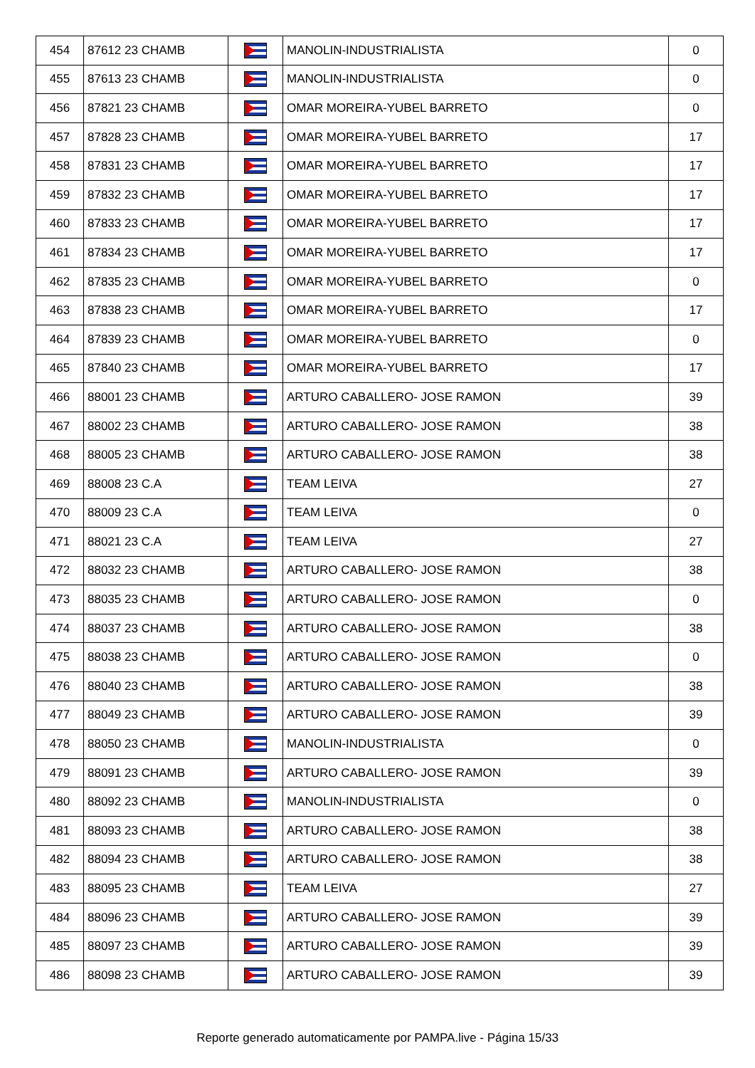| 454 | 87612 23 CHAMB | | MANOLIN-INDUSTRIALISTA | 0 |
| 455 | 87613 23 CHAMB | | MANOLIN-INDUSTRIALISTA | 0 |
| 456 | 87821 23 CHAMB | | OMAR MOREIRA-YUBEL BARRETO | 0 |
| 457 | 87828 23 CHAMB | | OMAR MOREIRA-YUBEL BARRETO | 17 |
| 458 | 87831 23 CHAMB | | OMAR MOREIRA-YUBEL BARRETO | 17 |
| 459 | 87832 23 CHAMB | | OMAR MOREIRA-YUBEL BARRETO | 17 |
| 460 | 87833 23 CHAMB | | OMAR MOREIRA-YUBEL BARRETO | 17 |
| 461 | 87834 23 CHAMB | | OMAR MOREIRA-YUBEL BARRETO | 17 |
| 462 | 87835 23 CHAMB | | OMAR MOREIRA-YUBEL BARRETO | 0 |
| 463 | 87838 23 CHAMB | | OMAR MOREIRA-YUBEL BARRETO | 17 |
| 464 | 87839 23 CHAMB | | OMAR MOREIRA-YUBEL BARRETO | 0 |
| 465 | 87840 23 CHAMB | | OMAR MOREIRA-YUBEL BARRETO | 17 |
| 466 | 88001 23 CHAMB | | ARTURO CABALLERO- JOSE RAMON | 39 |
| 467 | 88002 23 CHAMB | | ARTURO CABALLERO- JOSE RAMON | 38 |
| 468 | 88005 23 CHAMB | | ARTURO CABALLERO- JOSE RAMON | 38 |
| 469 | 88008 23 C.A | | TEAM LEIVA | 27 |
| 470 | 88009 23 C.A | | TEAM LEIVA | 0 |
| 471 | 88021 23 C.A | | TEAM LEIVA | 27 |
| 472 | 88032 23 CHAMB | | ARTURO CABALLERO- JOSE RAMON | 38 |
| 473 | 88035 23 CHAMB | | ARTURO CABALLERO- JOSE RAMON | 0 |
| 474 | 88037 23 CHAMB | | ARTURO CABALLERO- JOSE RAMON | 38 |
| 475 | 88038 23 CHAMB | | ARTURO CABALLERO- JOSE RAMON | 0 |
| 476 | 88040 23 CHAMB | | ARTURO CABALLERO- JOSE RAMON | 38 |
| 477 | 88049 23 CHAMB | | ARTURO CABALLERO- JOSE RAMON | 39 |
| 478 | 88050 23 CHAMB | | MANOLIN-INDUSTRIALISTA | 0 |
| 479 | 88091 23 CHAMB | | ARTURO CABALLERO- JOSE RAMON | 39 |
| 480 | 88092 23 CHAMB | | MANOLIN-INDUSTRIALISTA | 0 |
| 481 | 88093 23 CHAMB | | ARTURO CABALLERO- JOSE RAMON | 38 |
| 482 | 88094 23 CHAMB | | ARTURO CABALLERO- JOSE RAMON | 38 |
| 483 | 88095 23 CHAMB | | TEAM LEIVA | 27 |
| 484 | 88096 23 CHAMB | | ARTURO CABALLERO- JOSE RAMON | 39 |
| 485 | 88097 23 CHAMB | | ARTURO CABALLERO- JOSE RAMON | 39 |
| 486 | 88098 23 CHAMB | | ARTURO CABALLERO- JOSE RAMON | 39 |
Reporte generado automaticamente por PAMPA.live - Página 15/33